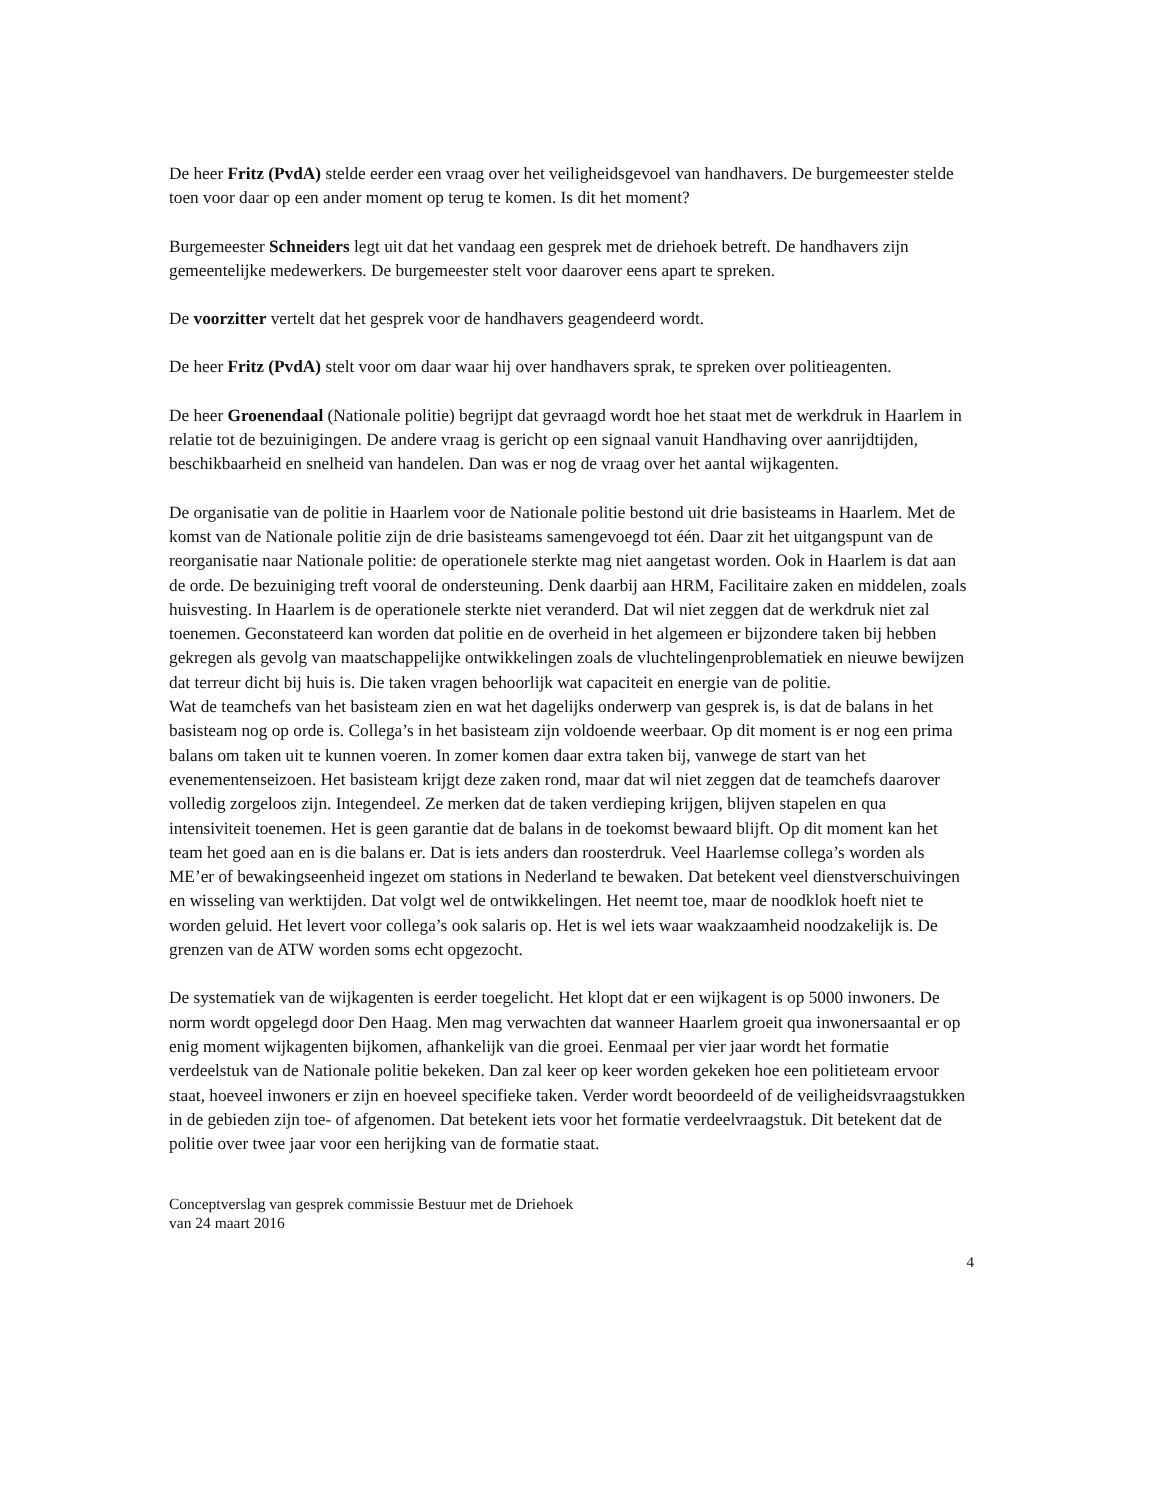De heer Fritz (PvdA) stelde eerder een vraag over het veiligheidsgevoel van handhavers. De burgemeester stelde toen voor daar op een ander moment op terug te komen. Is dit het moment?
Burgemeester Schneiders legt uit dat het vandaag een gesprek met de driehoek betreft. De handhavers zijn gemeentelijke medewerkers. De burgemeester stelt voor daarover eens apart te spreken.
De voorzitter vertelt dat het gesprek voor de handhavers geagendeerd wordt.
De heer Fritz (PvdA) stelt voor om daar waar hij over handhavers sprak, te spreken over politieagenten.
De heer Groenendaal (Nationale politie) begrijpt dat gevraagd wordt hoe het staat met de werkdruk in Haarlem in relatie tot de bezuinigingen. De andere vraag is gericht op een signaal vanuit Handhaving over aanrijdtijden, beschikbaarheid en snelheid van handelen. Dan was er nog de vraag over het aantal wijkagenten.
De organisatie van de politie in Haarlem voor de Nationale politie bestond uit drie basisteams in Haarlem. Met de komst van de Nationale politie zijn de drie basisteams samengevoegd tot één. Daar zit het uitgangspunt van de reorganisatie naar Nationale politie: de operationele sterkte mag niet aangetast worden. Ook in Haarlem is dat aan de orde. De bezuiniging treft vooral de ondersteuning. Denk daarbij aan HRM, Facilitaire zaken en middelen, zoals huisvesting. In Haarlem is de operationele sterkte niet veranderd. Dat wil niet zeggen dat de werkdruk niet zal toenemen. Geconstateerd kan worden dat politie en de overheid in het algemeen er bijzondere taken bij hebben gekregen als gevolg van maatschappelijke ontwikkelingen zoals de vluchtelingenproblematiek en nieuwe bewijzen dat terreur dicht bij huis is. Die taken vragen behoorlijk wat capaciteit en energie van de politie.
Wat de teamchefs van het basisteam zien en wat het dagelijks onderwerp van gesprek is, is dat de balans in het basisteam nog op orde is. Collega’s in het basisteam zijn voldoende weerbaar. Op dit moment is er nog een prima balans om taken uit te kunnen voeren. In zomer komen daar extra taken bij, vanwege de start van het evenementenseizoen. Het basisteam krijgt deze zaken rond, maar dat wil niet zeggen dat de teamchefs daarover volledig zorgeloos zijn. Integendeel. Ze merken dat de taken verdieping krijgen, blijven stapelen en qua intensiviteit toenemen. Het is geen garantie dat de balans in de toekomst bewaard blijft. Op dit moment kan het team het goed aan en is die balans er. Dat is iets anders dan roosterdruk. Veel Haarlemse collega’s worden als ME’er of bewakingseenheid ingezet om stations in Nederland te bewaken. Dat betekent veel dienstverschuivingen en wisseling van werktijden. Dat volgt wel de ontwikkelingen. Het neemt toe, maar de noodklok hoeft niet te worden geluid. Het levert voor collega’s ook salaris op. Het is wel iets waar waakzaamheid noodzakelijk is. De grenzen van de ATW worden soms echt opgezocht.
De systematiek van de wijkagenten is eerder toegelicht. Het klopt dat er een wijkagent is op 5000 inwoners. De norm wordt opgelegd door Den Haag. Men mag verwachten dat wanneer Haarlem groeit qua inwonersaantal er op enig moment wijkagenten bijkomen, afhankelijk van die groei. Eenmaal per vier jaar wordt het formatie verdeelstuk van de Nationale politie bekeken. Dan zal keer op keer worden gekeken hoe een politieteam ervoor staat, hoeveel inwoners er zijn en hoeveel specifieke taken. Verder wordt beoordeeld of de veiligheidsvraagstukken in de gebieden zijn toe- of afgenomen. Dat betekent iets voor het formatie verdeelvraagstuk. Dit betekent dat de politie over twee jaar voor een herijking van de formatie staat.
Conceptverslag van gesprek commissie Bestuur met de Driehoek
van 24 maart 2016
4